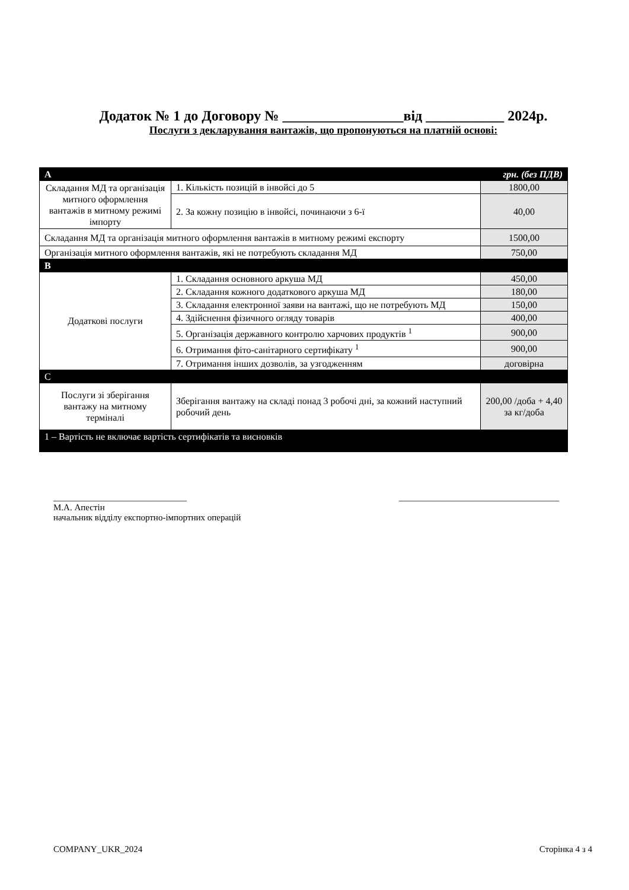Додаток № 1 до Договору № _________________від ___________ 2024р.
Послуги з декларування вантажів, що пропонуються на платній основі:
| A | | грн. (без ПДВ) |
| --- | --- | --- |
| Складання МД та організація митного оформлення вантажів в митному режимі імпорту | 1. Кількість позицій в інвойсі до 5 | 1800,00 |
| | 2. За кожну позицію в інвойсі, починаючи з 6-ї | 40,00 |
| Складання МД та організація митного оформлення вантажів в митному режимі експорту | | 1500,00 |
| Організація митного оформлення вантажів, які не потребують складання МД | | 750,00 |
| B | | |
| Додаткові послуги | 1. Складання основного аркуша МД | 450,00 |
| | 2. Складання кожного додаткового аркуша МД | 180,00 |
| | 3. Складання електронної заяви на вантажі, що не потребують МД | 150,00 |
| | 4. Здійснення фізичного огляду товарів | 400,00 |
| | 5. Організація державного контролю харчових продуктів <sup>1</sup> | 900,00 |
| | 6. Отримання фіто-санітарного сертифікату <sup>1</sup> | 900,00 |
| | 7. Отримання інших дозволів, за узгодженням | договірна |
| C | | |
| Послуги зі зберігання вантажу на митному терміналі | Зберігання вантажу на складі понад 3 робочі дні, за кожний наступний робочий день | 200,00 /доба + 4,40 за кг/доба |
| 1 – Вартість не включає вартість сертифікатів та висновків | | |
______________________________
М.А. Апестін
начальник відділу експортно-імпортних операцій
____________________________________
COMPANY_UKR_2024 Сторінка 4 з 4